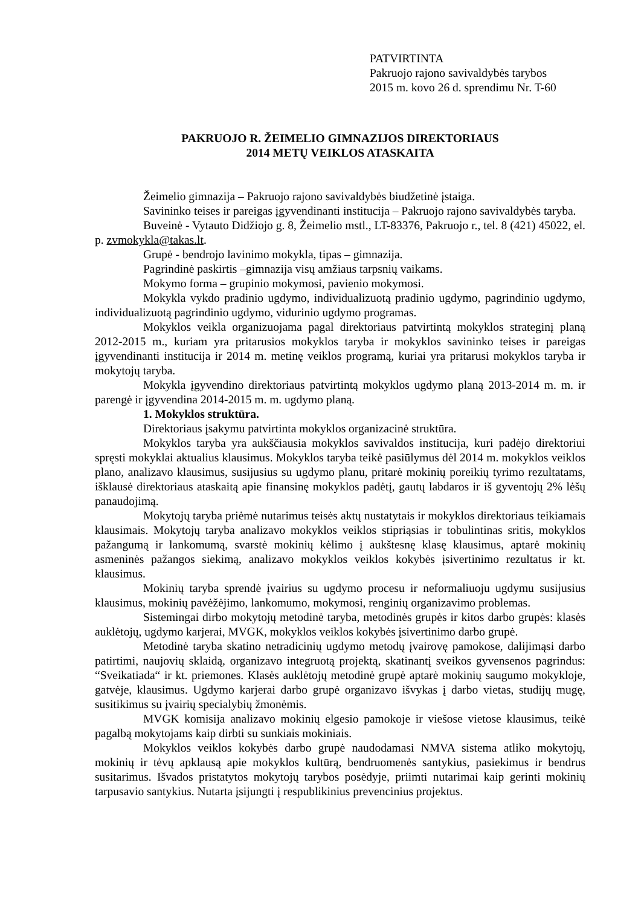PATVIRTINTA
Pakruojo rajono savivaldybės tarybos
2015 m. kovo 26 d. sprendimu Nr. T-60
PAKRUOJO R. ŽEIMELIO GIMNAZIJOS DIREKTORIAUS
2014 METŲ VEIKLOS ATASKAITA
Žeimelio gimnazija – Pakruojo rajono savivaldybės biudžetinė įstaiga.
Savininko teises ir pareigas įgyvendinanti institucija – Pakruojo rajono savivaldybės taryba.
Buveinė - Vytauto Didžiojo g. 8, Žeimelio mstl., LT-83376, Pakruojo r., tel. 8 (421) 45022, el. p. zvmokykla@takas.lt.
Grupė - bendrojo lavinimo mokykla, tipas – gimnazija.
Pagrindinė paskirtis –gimnazija visų amžiaus tarpsnių vaikams.
Mokymo forma – grupinio mokymosi, pavienio mokymosi.
Mokykla vykdo pradinio ugdymo, individualizuotą pradinio ugdymo, pagrindinio ugdymo, individualizuotą pagrindinio ugdymo, vidurinio ugdymo programas.
Mokyklos veikla organizuojama pagal direktoriaus patvirtintą mokyklos strateginį planą 2012-2015 m., kuriam yra pritarusios mokyklos taryba ir mokyklos savininko teises ir pareigas įgyvendinanti institucija ir 2014 m. metinę veiklos programą, kuriai yra pritarusi mokyklos taryba ir mokytojų taryba.
Mokykla įgyvendino direktoriaus patvirtintą mokyklos ugdymo planą 2013-2014 m. m. ir parengė ir įgyvendina 2014-2015 m. m. ugdymo planą.
1. Mokyklos struktūra.
Direktoriaus įsakymu patvirtinta mokyklos organizacinė struktūra.
Mokyklos taryba yra aukščiausia mokyklos savivaldos institucija, kuri padėjo direktoriui spręsti mokyklai aktualius klausimus. Mokyklos taryba teikė pasiūlymus dėl 2014 m. mokyklos veiklos plano, analizavo klausimus, susijusius su ugdymo planu, pritarė mokinių poreikių tyrimo rezultatams, išklausė direktoriaus ataskaitą apie finansinę mokyklos padėtį, gautų labdaros ir iš gyventojų 2% lėšų panaudojimą.
Mokytojų taryba priėmė nutarimus teisės aktų nustatytais ir mokyklos direktoriaus teikiamais klausimais. Mokytojų taryba analizavo mokyklos veiklos stipriąsias ir tobulintinas sritis, mokyklos pažangumą ir lankomumą, svarstė mokinių kėlimo į aukštesnę klasę klausimus, aptarė mokinių asmeninės pažangos siekimą, analizavo mokyklos veiklos kokybės įsivertinimo rezultatus ir kt. klausimus.
Mokinių taryba sprendė įvairius su ugdymo procesu ir neformaliuoju ugdymu susijusius klausimus, mokinių pavėžėjimo, lankomumo, mokymosi, renginių organizavimo problemas.
Sistemingai dirbo mokytojų metodinė taryba, metodinės grupės ir kitos darbo grupės: klasės auklėtojų, ugdymo karjerai, MVGK, mokyklos veiklos kokybės įsivertinimo darbo grupė.
Metodinė taryba skatino netradicinių ugdymo metodų įvairovę pamokose, dalijimąsi darbo patirtimi, naujovių sklaidą, organizavo integruotą projektą, skatinantį sveikos gyvensenos pagrindus: “Sveikatiada“ ir kt. priemones. Klasės auklėtojų metodinė grupė aptarė mokinių saugumo mokykloje, gatvėje, klausimus. Ugdymo karjerai darbo grupė organizavo išvykas į darbo vietas, studijų mugę, susitikimus su įvairių specialybių žmonėmis.
MVGK komisija analizavo mokinių elgesio pamokoje ir viešose vietose klausimus, teikė pagalbą mokytojams kaip dirbti su sunkiais mokiniais.
Mokyklos veiklos kokybės darbo grupė naudodamasi NMVA sistema atliko mokytojų, mokinių ir tėvų apklausą apie mokyklos kultūrą, bendruomenės santykius, pasiekimus ir bendrus susitarimus. Išvados pristatytos mokytojų tarybos posėdyje, priimti nutarimai kaip gerinti mokinių tarpusavio santykius. Nutarta įsijungti į respublikinius prevencinius projektus.